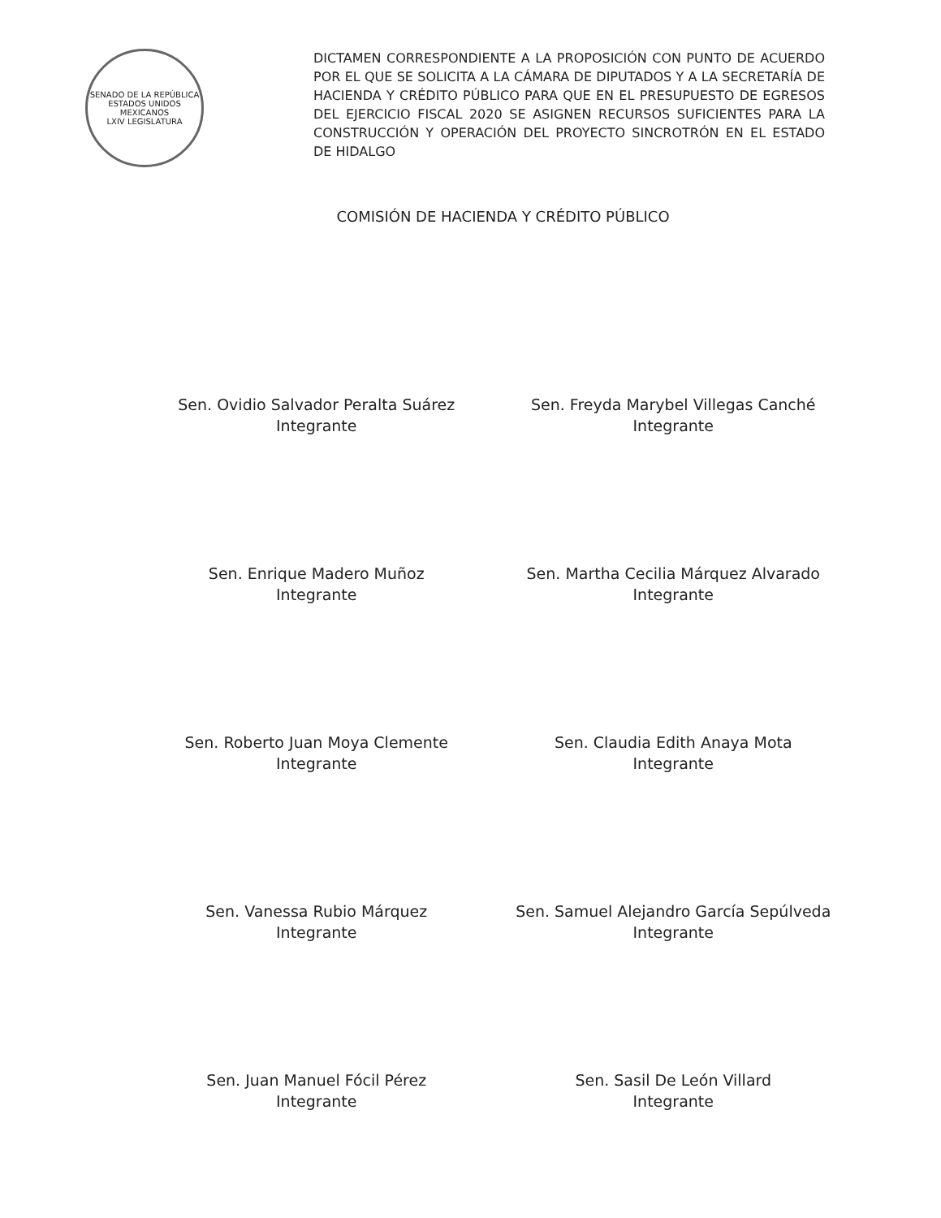SENADO DE LA REPÚBLICA
ESTADOS UNIDOS MEXICANOS
LXIV LEGISLATURA
DICTAMEN CORRESPONDIENTE A LA PROPOSICIÓN CON PUNTO DE ACUERDO POR EL QUE SE SOLICITA A LA CÁMARA DE DIPUTADOS Y A LA SECRETARÍA DE HACIENDA Y CRÉDITO PÚBLICO PARA QUE EN EL PRESUPUESTO DE EGRESOS DEL EJERCICIO FISCAL 2020 SE ASIGNEN RECURSOS SUFICIENTES PARA LA CONSTRUCCIÓN Y OPERACIÓN DEL PROYECTO SINCROTRÓN EN EL ESTADO DE HIDALGO
COMISIÓN DE HACIENDA Y CRÉDITO PÚBLICO
Sen. Ovidio Salvador Peralta Suárez
Integrante
Sen. Freyda Marybel Villegas Canché
Integrante
Sen. Enrique Madero Muñoz
Integrante
Sen. Martha Cecilia Márquez Alvarado
Integrante
Sen. Roberto Juan Moya Clemente
Integrante
Sen. Claudia Edith Anaya Mota
Integrante
Sen. Vanessa Rubio Márquez
Integrante
Sen. Samuel Alejandro García Sepúlveda
Integrante
Sen. Juan Manuel Fócil Pérez
Integrante
Sen. Sasil De León Villard
Integrante